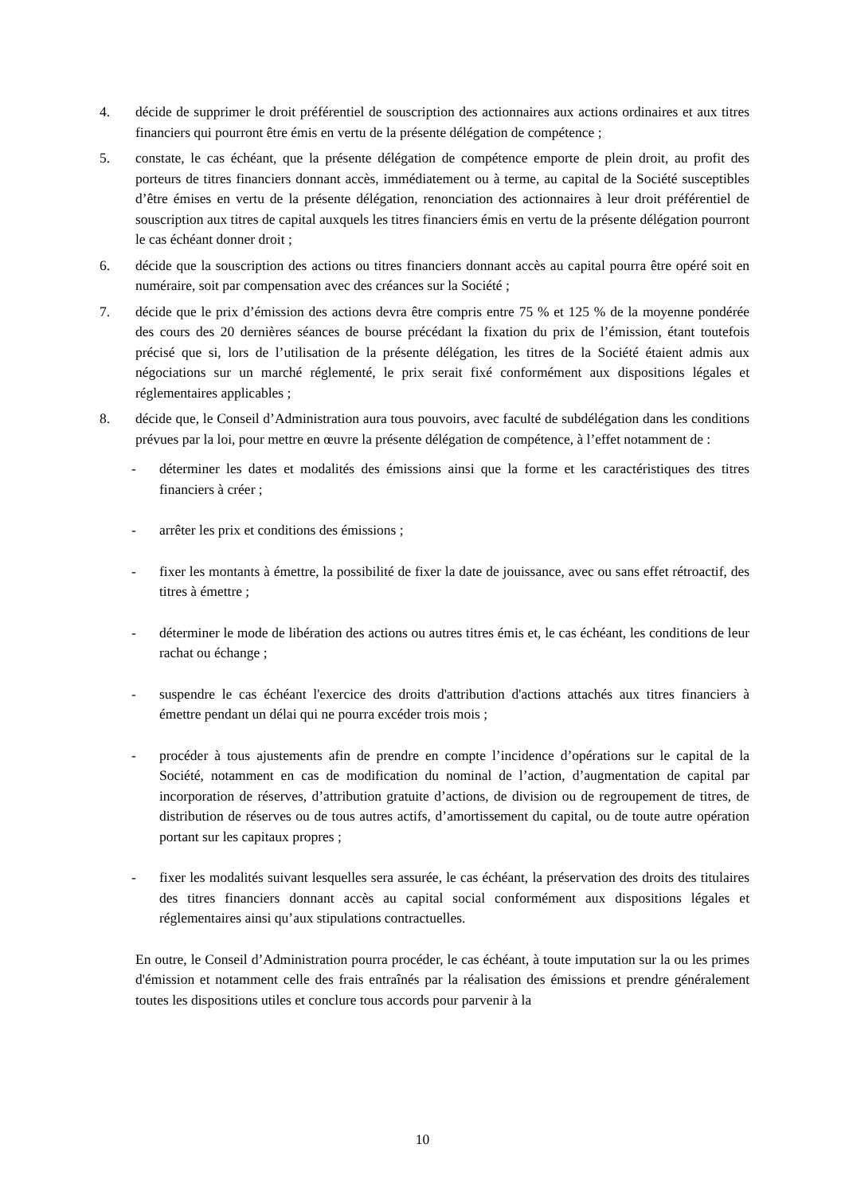4. décide de supprimer le droit préférentiel de souscription des actionnaires aux actions ordinaires et aux titres financiers qui pourront être émis en vertu de la présente délégation de compétence ;
5. constate, le cas échéant, que la présente délégation de compétence emporte de plein droit, au profit des porteurs de titres financiers donnant accès, immédiatement ou à terme, au capital de la Société susceptibles d’être émises en vertu de la présente délégation, renonciation des actionnaires à leur droit préférentiel de souscription aux titres de capital auxquels les titres financiers émis en vertu de la présente délégation pourront le cas échéant donner droit ;
6. décide que la souscription des actions ou titres financiers donnant accès au capital pourra être opéré soit en numéraire, soit par compensation avec des créances sur la Société ;
7. décide que le prix d’émission des actions devra être compris entre 75 % et 125 % de la moyenne pondérée des cours des 20 dernières séances de bourse précédant la fixation du prix de l’émission, étant toutefois précisé que si, lors de l’utilisation de la présente délégation, les titres de la Société étaient admis aux négociations sur un marché réglementé, le prix serait fixé conformément aux dispositions légales et réglementaires applicables ;
8. décide que, le Conseil d’Administration aura tous pouvoirs, avec faculté de subdélégation dans les conditions prévues par la loi, pour mettre en œuvre la présente délégation de compétence, à l’effet notamment de :
- déterminer les dates et modalités des émissions ainsi que la forme et les caractéristiques des titres financiers à créer ;
- arrêter les prix et conditions des émissions ;
- fixer les montants à émettre, la possibilité de fixer la date de jouissance, avec ou sans effet rétroactif, des titres à émettre ;
- déterminer le mode de libération des actions ou autres titres émis et, le cas échéant, les conditions de leur rachat ou échange ;
- suspendre le cas échéant l'exercice des droits d'attribution d'actions attachés aux titres financiers à émettre pendant un délai qui ne pourra excéder trois mois ;
- procéder à tous ajustements afin de prendre en compte l’incidence d’opérations sur le capital de la Société, notamment en cas de modification du nominal de l’action, d’augmentation de capital par incorporation de réserves, d’attribution gratuite d’actions, de division ou de regroupement de titres, de distribution de réserves ou de tous autres actifs, d’amortissement du capital, ou de toute autre opération portant sur les capitaux propres ;
- fixer les modalités suivant lesquelles sera assurée, le cas échéant, la préservation des droits des titulaires des titres financiers donnant accès au capital social conformément aux dispositions légales et réglementaires ainsi qu’aux stipulations contractuelles.
En outre, le Conseil d’Administration pourra procéder, le cas échéant, à toute imputation sur la ou les primes d'émission et notamment celle des frais entraînés par la réalisation des émissions et prendre généralement toutes les dispositions utiles et conclure tous accords pour parvenir à la
10